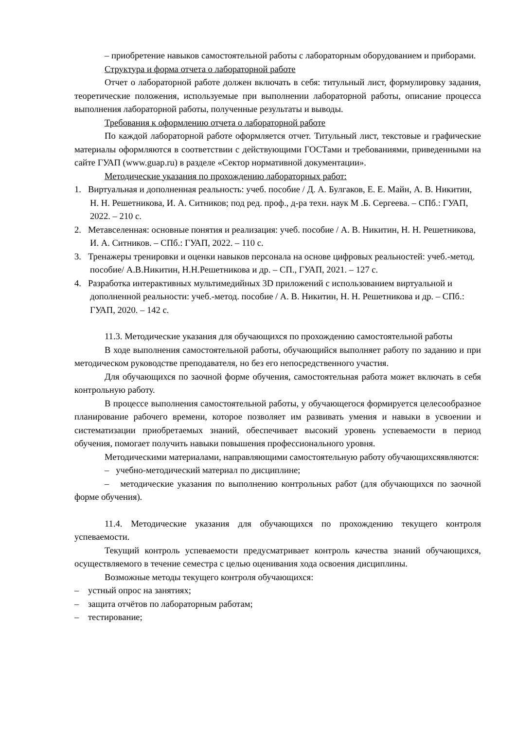– приобретение навыков самостоятельной работы с лабораторным оборудованием и приборами.
Структура и форма отчета о лабораторной работе
Отчет о лабораторной работе должен включать в себя: титульный лист, формулировку задания, теоретические положения, используемые при выполнении лабораторной работы, описание процесса выполнения лабораторной работы, полученные результаты и выводы.
Требования к оформлению отчета о лабораторной работе
По каждой лабораторной работе оформляется отчет. Титульный лист, текстовые и графические материалы оформляются в соответствии с действующими ГОСТами и требованиями, приведенными на сайте ГУАП (www.guap.ru) в разделе «Сектор нормативной документации».
Методические указания по прохождению лабораторных работ:
1. Виртуальная и дополненная реальность: учеб. пособие / Д. А. Булгаков, Е. Е. Майн, А. В. Никитин, Н. Н. Решетникова, И. А. Ситников; под ред. проф., д-ра техн. наук М .Б. Сергеева. – СПб.: ГУАП, 2022. – 210 с.
2. Метавселенная: основные понятия и реализация: учеб. пособие / А. В. Никитин, Н. Н. Решетникова, И. А. Ситников. – СПб.: ГУАП, 2022. – 110 с.
3. Тренажеры тренировки и оценки навыков персонала на основе цифровых реальностей: учеб.-метод. пособие/ А.В.Никитин, Н.Н.Решетникова и др. – СП., ГУАП, 2021. – 127 с.
4. Разработка интерактивных мультимедийных 3D приложений с использованием виртуальной и дополненной реальности: учеб.-метод. пособие / А. В. Никитин, Н. Н. Решетникова и др. – СПб.: ГУАП, 2020. – 142 с.
11.3. Методические указания для обучающихся по прохождению самостоятельной работы
В ходе выполнения самостоятельной работы, обучающийся выполняет работу по заданию и при методическом руководстве преподавателя, но без его непосредственного участия.
Для обучающихся по заочной форме обучения, самостоятельная работа может включать в себя контрольную работу.
В процессе выполнения самостоятельной работы, у обучающегося формируется целесообразное планирование рабочего времени, которое позволяет им развивать умения и навыки в усвоении и систематизации приобретаемых знаний, обеспечивает высокий уровень успеваемости в период обучения, помогает получить навыки повышения профессионального уровня.
Методическими материалами, направляющими самостоятельную работу обучающихсяявляются:
– учебно-методический материал по дисциплине;
– методические указания по выполнению контрольных работ (для обучающихся по заочной форме обучения).
11.4. Методические указания для обучающихся по прохождению текущего контроля успеваемости.
Текущий контроль успеваемости предусматривает контроль качества знаний обучающихся, осуществляемого в течение семестра с целью оценивания хода освоения дисциплины.
Возможные методы текущего контроля обучающихся:
– устный опрос на занятиях;
– защита отчётов по лабораторным работам;
– тестирование;